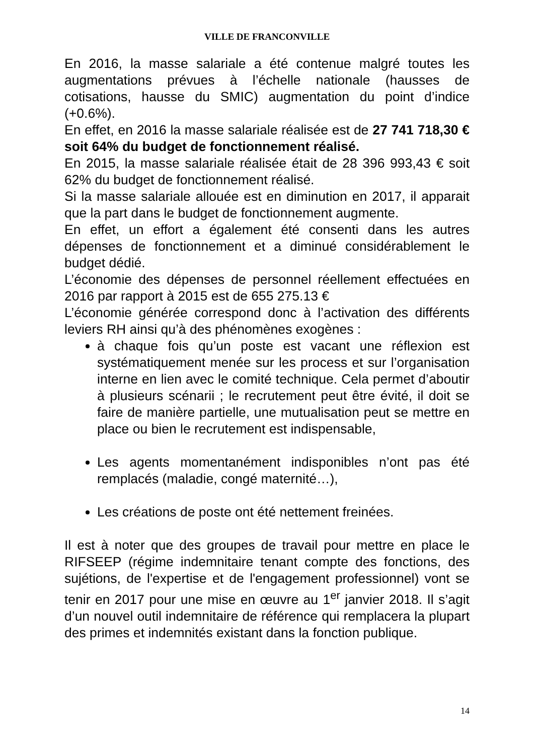VILLE DE FRANCONVILLE
En 2016, la masse salariale a été contenue malgré toutes les augmentations prévues à l’échelle nationale (hausses de cotisations, hausse du SMIC) augmentation du point d’indice (+0.6%).
En effet, en 2016 la masse salariale réalisée est de 27 741 718,30 € soit 64% du budget de fonctionnement réalisé.
En 2015, la masse salariale réalisée était de 28 396 993,43 € soit 62% du budget de fonctionnement réalisé.
Si la masse salariale allouée est en diminution en 2017, il apparait que la part dans le budget de fonctionnement augmente.
En effet, un effort a également été consenti dans les autres dépenses de fonctionnement et a diminué considérablement le budget dédié.
L’économie des dépenses de personnel réellement effectuées en 2016 par rapport à 2015 est de 655 275.13 €
L’économie générée correspond donc à l’activation des différents leviers RH ainsi qu’à des phénomènes exogènes :
à chaque fois qu’un poste est vacant une réflexion est systématiquement menée sur les process et sur l’organisation interne en lien avec le comité technique. Cela permet d’aboutir à plusieurs scénarii ; le recrutement peut être évité, il doit se faire de manière partielle, une mutualisation peut se mettre en place ou bien le recrutement est indispensable,
Les agents momentanément indisponibles n’ont pas été remplacés (maladie, congé maternité…),
Les créations de poste ont été nettement freinées.
Il est à noter que des groupes de travail pour mettre en place le RIFSEEP (régime indemnitaire tenant compte des fonctions, des sujétions, de l'expertise et de l'engagement professionnel) vont se tenir en 2017 pour une mise en œuvre au 1<sup>er</sup> janvier 2018. Il s’agit d’un nouvel outil indemnitaire de référence qui remplacera la plupart des primes et indemnités existant dans la fonction publique.
14